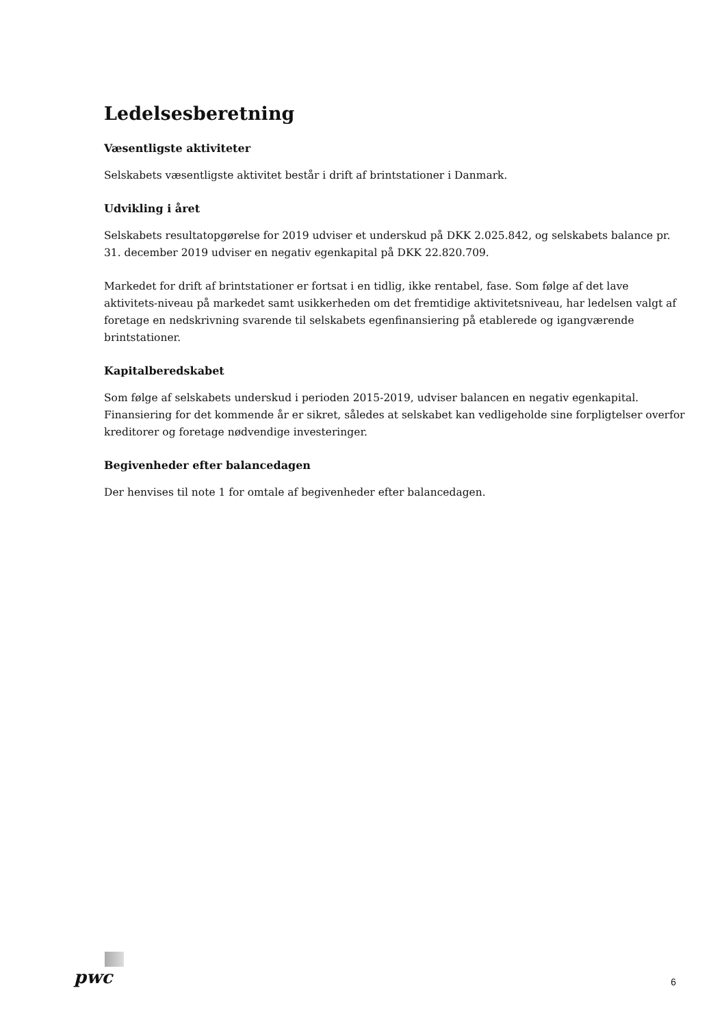Ledelsesberetning
Væsentligste aktiviteter
Selskabets væsentligste aktivitet består i drift af brintstationer i Danmark.
Udvikling i året
Selskabets resultatopgørelse for 2019 udviser et underskud på DKK 2.025.842, og selskabets balance pr. 31. december 2019 udviser en negativ egenkapital på DKK 22.820.709.
Markedet for drift af brintstationer er fortsat i en tidlig, ikke rentabel, fase. Som følge af det lave aktivitets-niveau på markedet samt usikkerheden om det fremtidige aktivitetsniveau, har ledelsen valgt af foretage en nedskrivning svarende til selskabets egenfinansiering på etablerede og igangværende brintstationer.
Kapitalberedskabet
Som følge af selskabets underskud i perioden 2015-2019, udviser balancen en negativ egenkapital. Finansiering for det kommende år er sikret, således at selskabet kan vedligeholde sine forpligtelser overfor kreditorer og foretage nødvendige investeringer.
Begivenheder efter balancedagen
Der henvises til note 1 for omtale af begivenheder efter balancedagen.
pwc
6